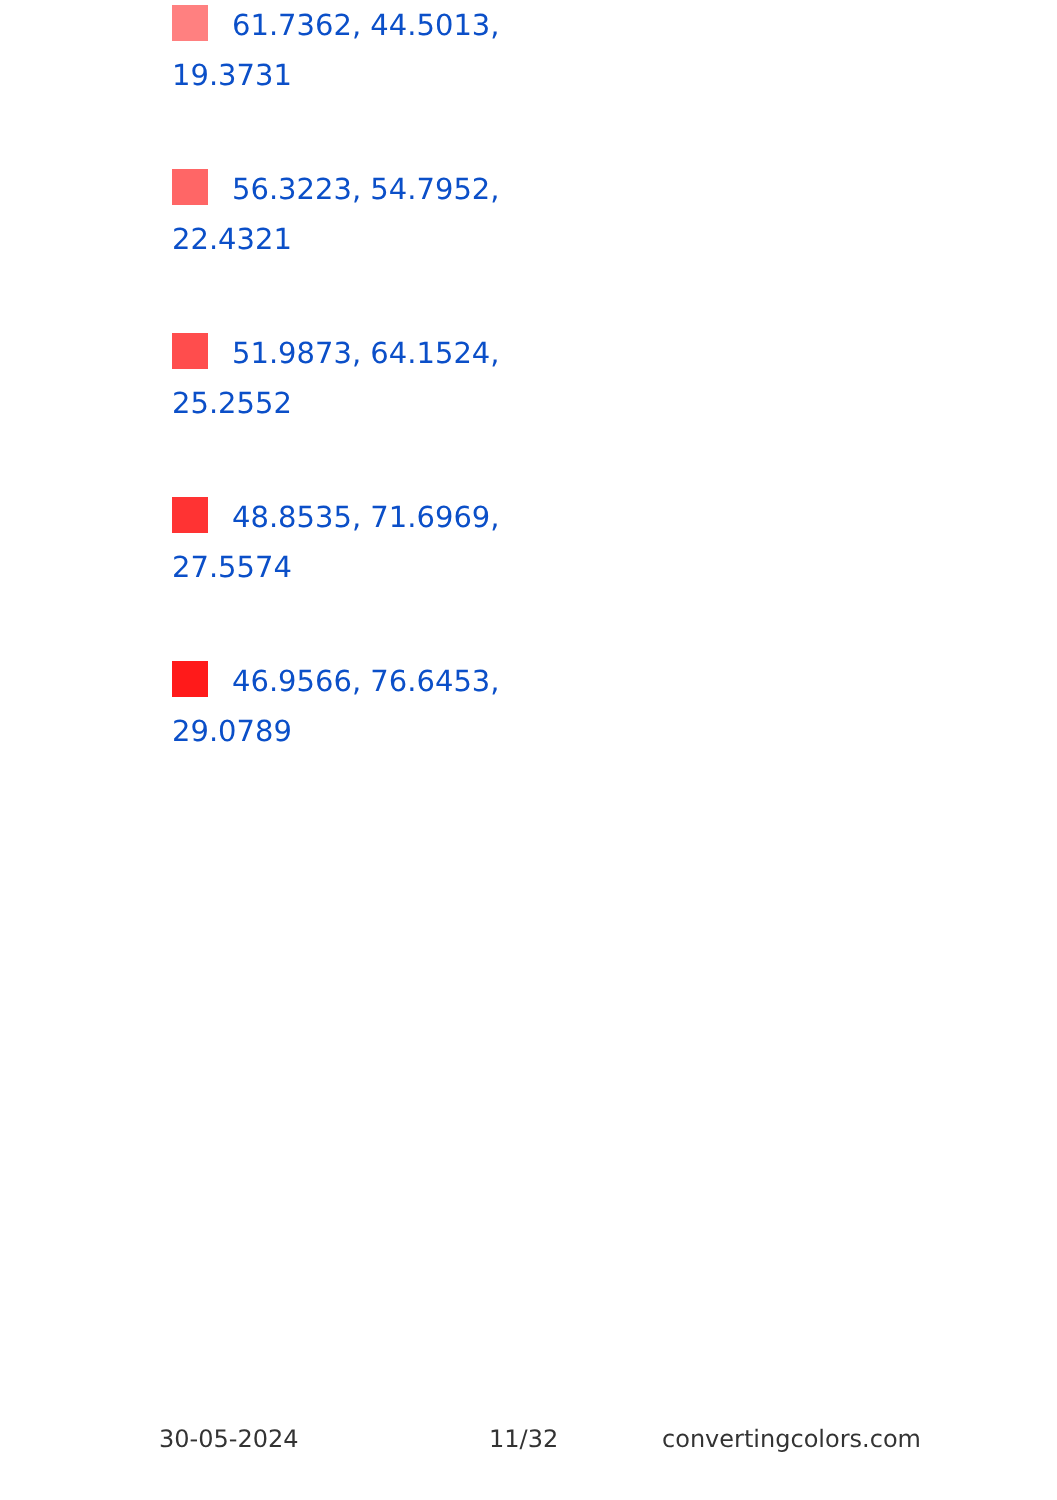61.7362, 44.5013, 19.3731
56.3223, 54.7952, 22.4321
51.9873, 64.1524, 25.2552
48.8535, 71.6969, 27.5574
46.9566, 76.6453, 29.0789
30-05-2024 11/32 convertingcolors.com